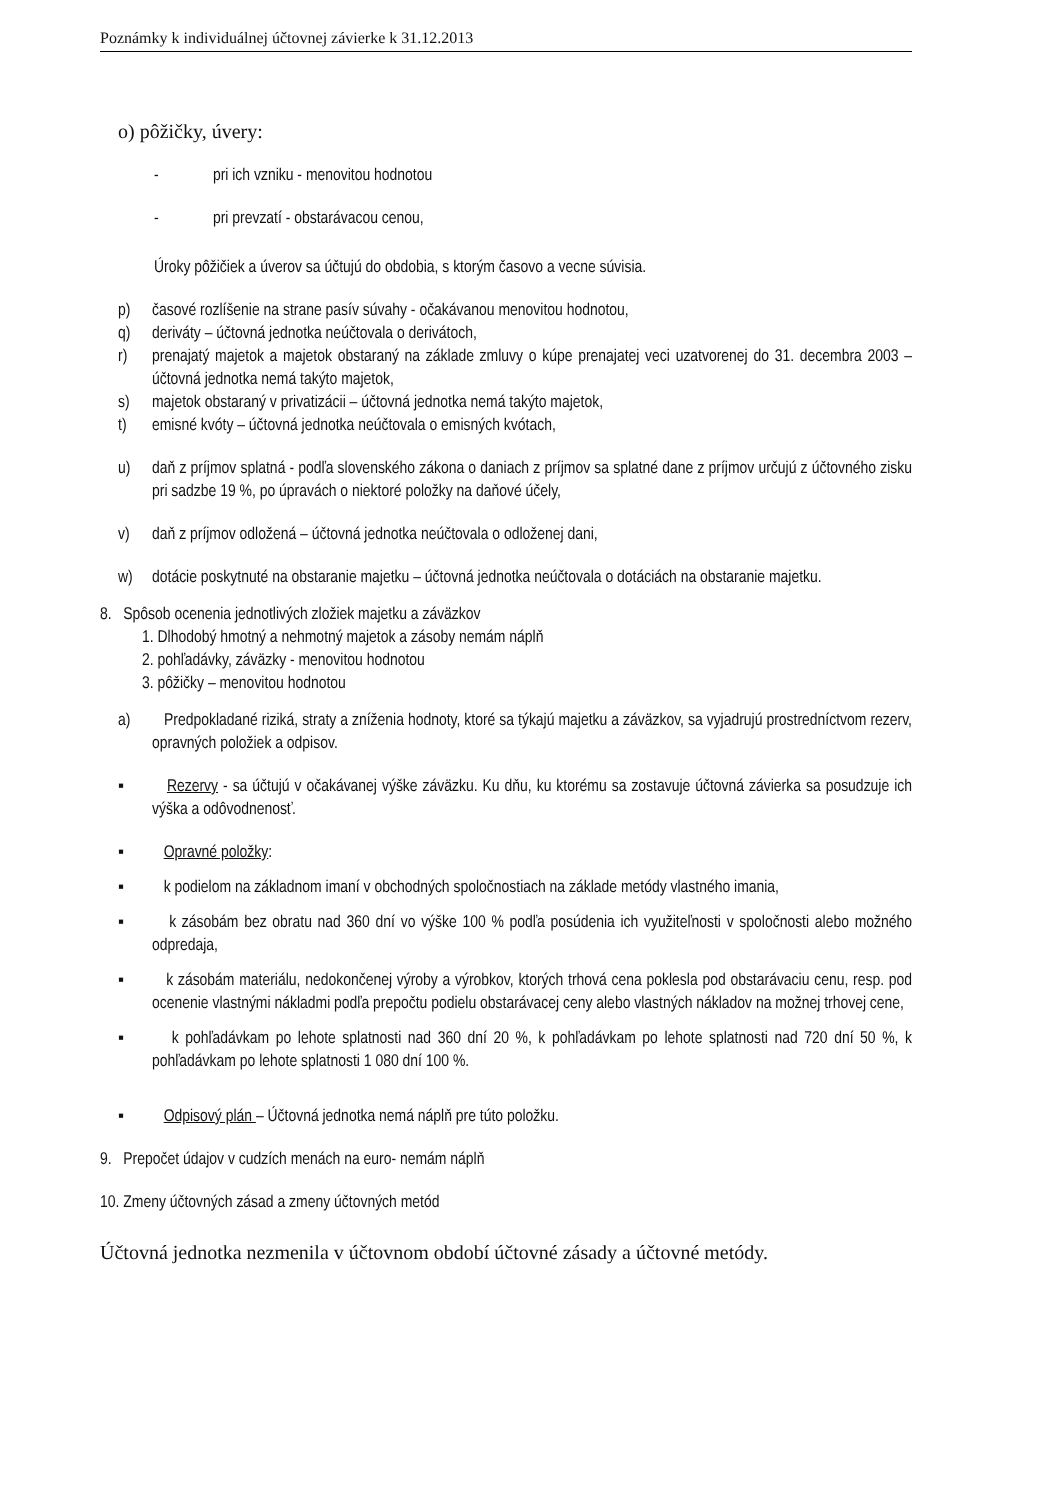Poznámky k individuálnej účtovnej závierke k 31.12.2013
o) pôžičky, úvery:
- pri ich vzniku - menovitou hodnotou
- pri prevzatí - obstarávacou cenou,
Úroky pôžičiek a úverov sa účtujú do obdobia, s ktorým časovo a vecne súvisia.
p) časové rozlíšenie na strane pasív súvahy - očakávanou menovitou hodnotou,
q) deriváty – účtovná jednotka neúčtovala o derivátoch,
r) prenajatý majetok a majetok obstaraný na základe zmluvy o kúpe prenajatej veci uzatvorenej do 31. decembra 2003 – účtovná jednotka nemá takýto majetok,
s) majetok obstaraný v privatizácii – účtovná jednotka nemá takýto majetok,
t) emisné kvóty – účtovná jednotka neúčtovala o emisných kvótach,
u) daň z príjmov splatná - podľa slovenského zákona o daniach z príjmov sa splatné dane z príjmov určujú z účtovného zisku pri sadzbe 19 %, po úpravách o niektoré položky na daňové účely,
v) daň z príjmov odložená – účtovná jednotka neúčtovala o odloženej dani,
w) dotácie poskytnuté na obstaranie majetku – účtovná jednotka neúčtovala o dotáciách na obstaranie majetku.
8. Spôsob ocenenia jednotlivých zložiek majetku a záväzkov
1. Dlhodobý hmotný a nehmotný majetok a zásoby nemám náplň
2. pohľadávky, záväzky - menovitou hodnotou
3. pôžičky – menovitou hodnotou
a) Predpokladané riziká, straty a zníženia hodnoty, ktoré sa týkajú majetku a záväzkov, sa vyjadrujú prostredníctvom rezerv, opravných položiek a odpisov.
▪ Rezervy - sa účtujú v očakávanej výške záväzku. Ku dňu, ku ktorému sa zostavuje účtovná závierka sa posudzuje ich výška a odôvodnenosť.
▪ Opravné položky:
▪ k podielom na základnom imaní v obchodných spoločnostiach na základe metódy vlastného imania,
▪ k zásobám bez obratu nad 360 dní vo výške 100 % podľa posúdenia ich využiteľnosti v spoločnosti alebo možného odpredaja,
▪ k zásobám materiálu, nedokončenej výroby a výrobkov, ktorých trhová cena poklesla pod obstarávaciu cenu, resp. pod ocenenie vlastnými nákladmi podľa prepočtu podielu obstarávacej ceny alebo vlastných nákladov na možnej trhovej cene,
▪ k pohľadávkam po lehote splatnosti nad 360 dní 20 %, k pohľadávkam po lehote splatnosti nad 720 dní 50 %, k pohľadávkam po lehote splatnosti 1 080 dní 100 %.
▪ Odpisový plán – Účtovná jednotka nemá náplň pre túto položku.
9. Prepočet údajov v cudzích menách na euro- nemám náplň
10. Zmeny účtovných zásad a zmeny účtovných metód
Účtovná jednotka nezmenila v účtovnom období účtovné zásady a účtovné metódy.